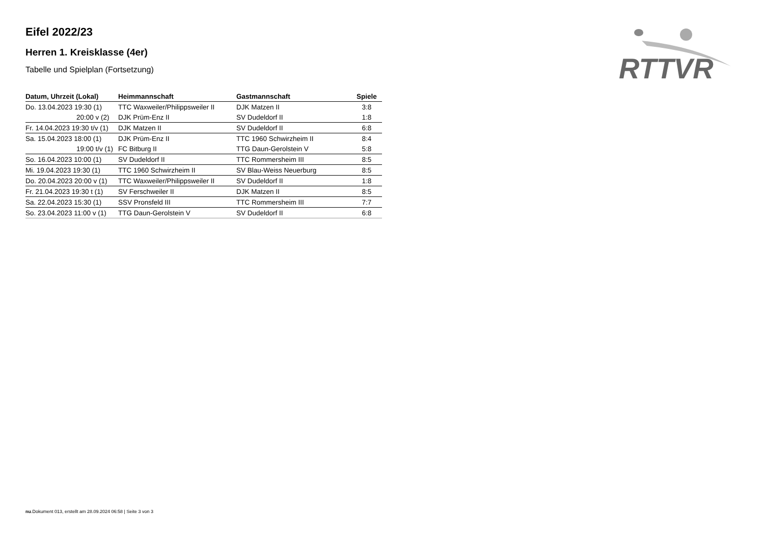RTTVR
Eifel 2022/23
Herren 1. Kreisklasse (4er)
Tabelle und Spielplan (Fortsetzung)
| Datum, Uhrzeit (Lokal) | Heimmannschaft | Gastmannschaft | Spiele |
| --- | --- | --- | --- |
| Do. 13.04.2023 19:30 (1) | TTC Waxweiler/Philippsweiler II | DJK Matzen II | 3:8 |
| 20:00 v (2) | DJK Prüm-Enz II | SV Dudeldorf II | 1:8 |
| Fr. 14.04.2023 19:30 t/v (1) | DJK Matzen II | SV Dudeldorf II | 6:8 |
| Sa. 15.04.2023 18:00 (1) | DJK Prüm-Enz II | TTC 1960 Schwirzheim II | 8:4 |
| 19:00 t/v (1) | FC Bitburg II | TTG Daun-Gerolstein V | 5:8 |
| So. 16.04.2023 10:00 (1) | SV Dudeldorf II | TTC Rommersheim III | 8:5 |
| Mi. 19.04.2023 19:30 (1) | TTC 1960 Schwirzheim II | SV Blau-Weiss Neuerburg | 8:5 |
| Do. 20.04.2023 20:00 v (1) | TTC Waxweiler/Philippsweiler II | SV Dudeldorf II | 1:8 |
| Fr. 21.04.2023 19:30 t (1) | SV Ferschweiler II | DJK Matzen II | 8:5 |
| Sa. 22.04.2023 15:30 (1) | SSV Pronsfeld III | TTC Rommersheim III | 7:7 |
| So. 23.04.2023 11:00 v (1) | TTG Daun-Gerolstein V | SV Dudeldorf II | 6:8 |
nu.Dokument 013, erstellt am 28.09.2024 06:58 | Seite 3 von 3